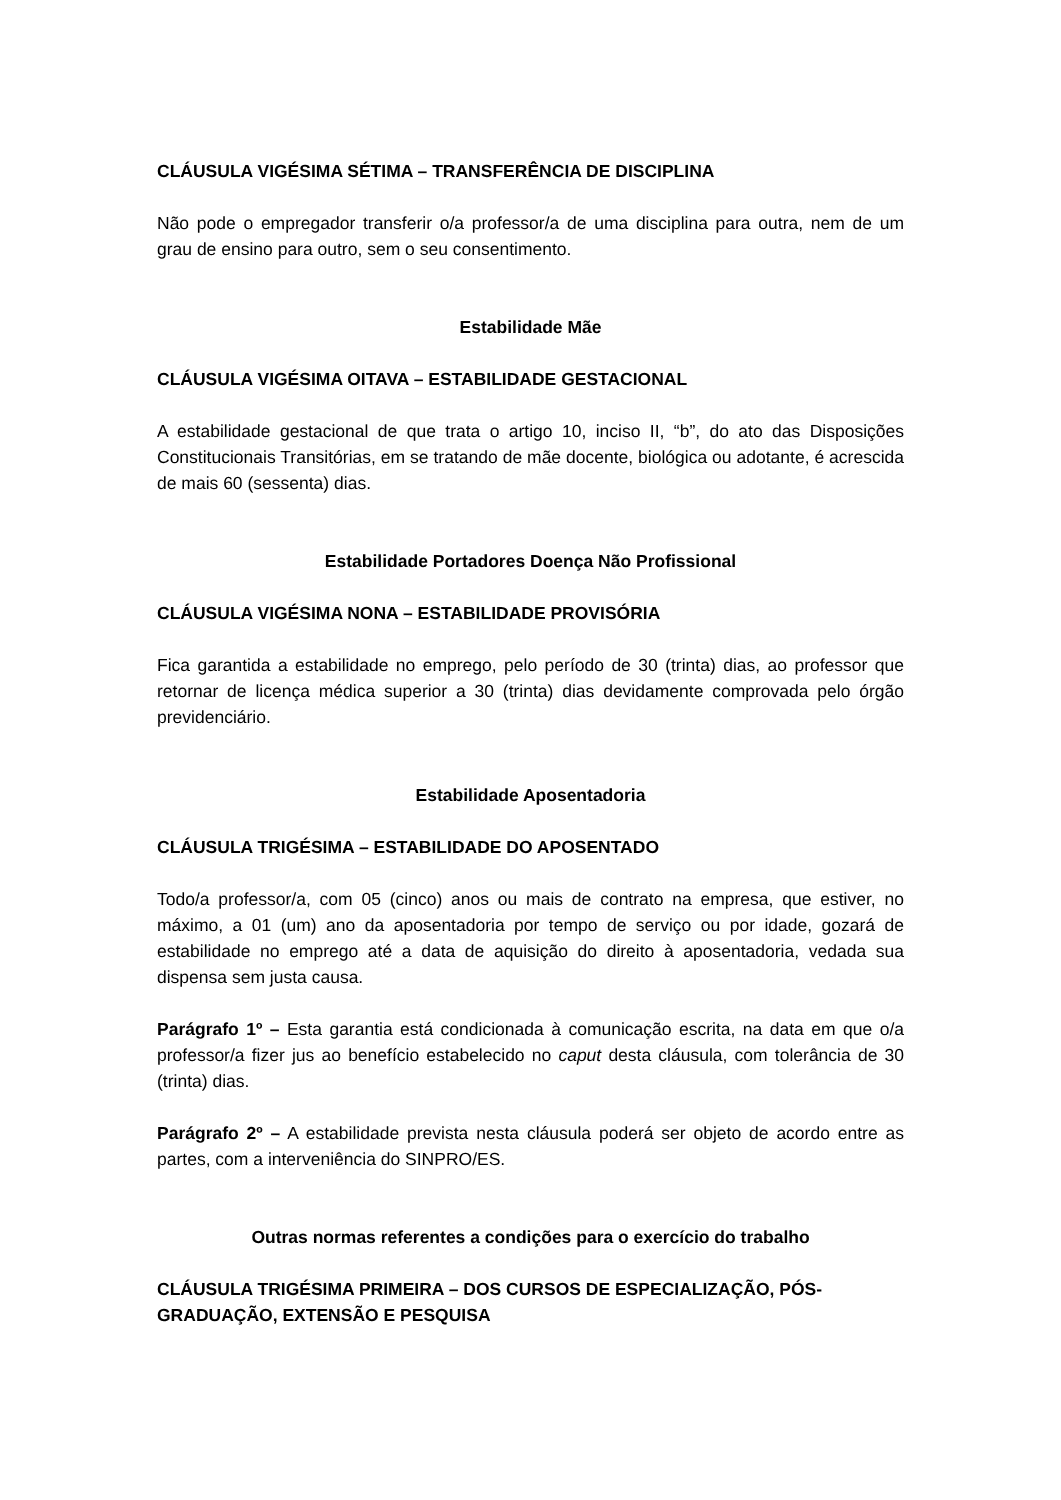CLÁUSULA VIGÉSIMA SÉTIMA – TRANSFERÊNCIA DE DISCIPLINA
Não pode o empregador transferir o/a professor/a de uma disciplina para outra, nem de um grau de ensino para outro, sem o seu consentimento.
Estabilidade Mãe
CLÁUSULA VIGÉSIMA OITAVA – ESTABILIDADE GESTACIONAL
A estabilidade gestacional de que trata o artigo 10, inciso II, “b”, do ato das Disposições Constitucionais Transitórias, em se tratando de mãe docente, biológica ou adotante, é acrescida de mais 60 (sessenta) dias.
Estabilidade Portadores Doença Não Profissional
CLÁUSULA VIGÉSIMA NONA – ESTABILIDADE PROVISÓRIA
Fica garantida a estabilidade no emprego, pelo período de 30 (trinta) dias, ao professor que retornar de licença médica superior a 30 (trinta) dias devidamente comprovada pelo órgão previdenciário.
Estabilidade Aposentadoria
CLÁUSULA TRIGÉSIMA – ESTABILIDADE DO APOSENTADO
Todo/a professor/a, com 05 (cinco) anos ou mais de contrato na empresa, que estiver, no máximo, a 01 (um) ano da aposentadoria por tempo de serviço ou por idade, gozará de estabilidade no emprego até a data de aquisição do direito à aposentadoria, vedada sua dispensa sem justa causa.
Parágrafo 1º – Esta garantia está condicionada à comunicação escrita, na data em que o/a professor/a fizer jus ao benefício estabelecido no caput desta cláusula, com tolerância de 30 (trinta) dias.
Parágrafo 2º – A estabilidade prevista nesta cláusula poderá ser objeto de acordo entre as partes, com a interveniência do SINPRO/ES.
Outras normas referentes a condições para o exercício do trabalho
CLÁUSULA TRIGÉSIMA PRIMEIRA – DOS CURSOS DE ESPECIALIZAÇÃO, PÓS-GRADUAÇÃO, EXTENSÃO E PESQUISA